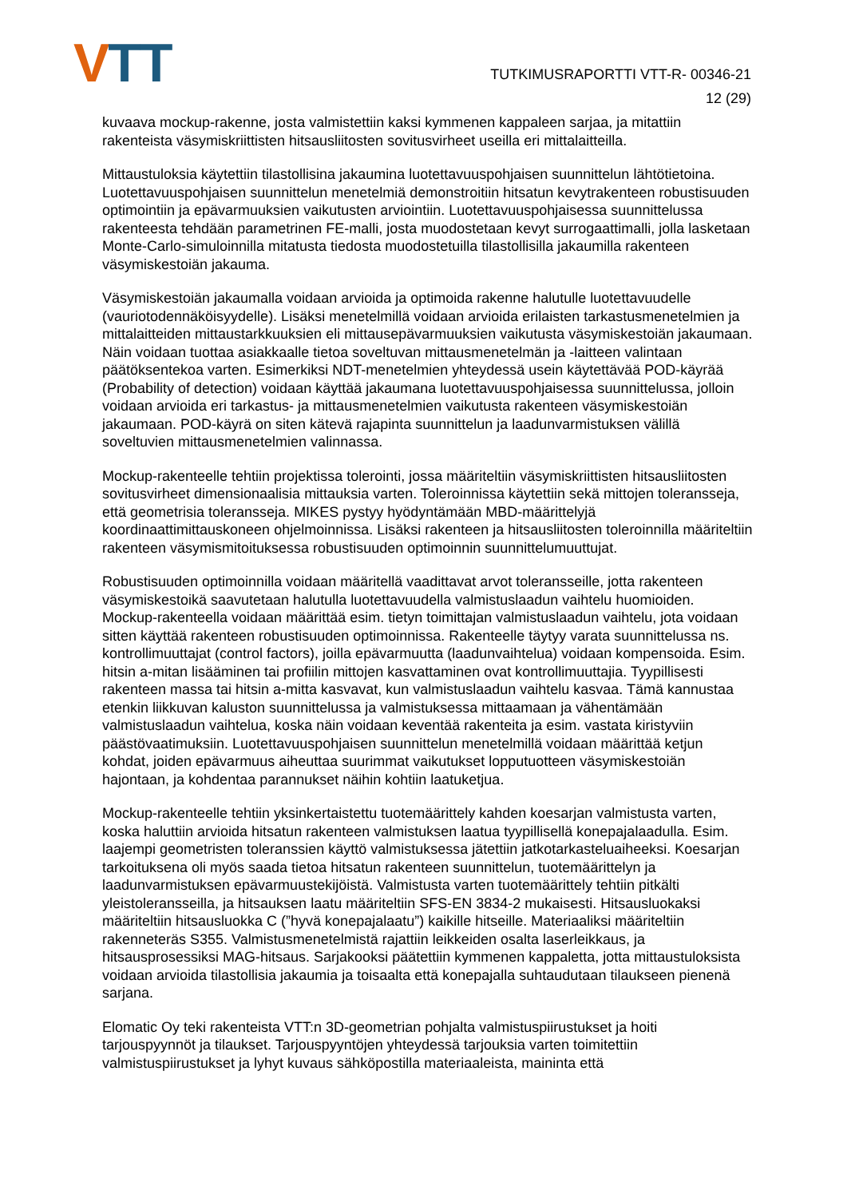VTT
TUTKIMUSRAPORTTI VTT-R- 00346-21
12 (29)
kuvaava mockup-rakenne, josta valmistettiin kaksi kymmenen kappaleen sarjaa, ja mitattiin rakenteista väsymiskriittisten hitsausliitosten sovitusvirheet useilla eri mittalaitteilla.
Mittaustuloksia käytettiin tilastollisina jakaumina luotettavuuspohjaisen suunnittelun lähtötietoina. Luotettavuuspohjaisen suunnittelun menetelmiä demonstroitiin hitsatun kevytrakenteen robustisuuden optimointiin ja epävarmuuksien vaikutusten arviointiin. Luotettavuuspohjaisessa suunnittelussa rakenteesta tehdään parametrinen FE-malli, josta muodostetaan kevyt surrogaattimalli, jolla lasketaan Monte-Carlo-simuloinnilla mitatusta tiedosta muodostetuilla tilastollisilla jakaumilla rakenteen väsymiskestoiän jakauma.
Väsymiskestoiän jakaumalla voidaan arvioida ja optimoida rakenne halutulle luotettavuudelle (vauriotodennäköisyydelle). Lisäksi menetelmillä voidaan arvioida erilaisten tarkastusmenetelmien ja mittalaitteiden mittaustarkkuuksien eli mittausepävarmuuksien vaikutusta väsymiskestoiän jakaumaan. Näin voidaan tuottaa asiakkaalle tietoa soveltuvan mittausmenetelmän ja -laitteen valintaan päätöksentekoa varten. Esimerkiksi NDT-menetelmien yhteydessä usein käytettävää POD-käyrää (Probability of detection) voidaan käyttää jakaumana luotettavuuspohjaisessa suunnittelussa, jolloin voidaan arvioida eri tarkastus- ja mittausmenetelmien vaikutusta rakenteen väsymiskestoiän jakaumaan. POD-käyrä on siten kätevä rajapinta suunnittelun ja laadunvarmistuksen välillä soveltuvien mittausmenetelmien valinnassa.
Mockup-rakenteelle tehtiin projektissa tolerointi, jossa määriteltiin väsymiskriittisten hitsausliitosten sovitusvirheet dimensionaalisia mittauksia varten. Toleroinnissa käytettiin sekä mittojen toleransseja, että geometrisia toleransseja. MIKES pystyy hyödyntämään MBD-määrittelyjä koordinaattimittauskoneen ohjelmoinnissa. Lisäksi rakenteen ja hitsausliitosten toleroinnilla määriteltiin rakenteen väsymismitoituksessa robustisuuden optimoinnin suunnittelumuuttujat.
Robustisuuden optimoinnilla voidaan määritellä vaadittavat arvot toleransseille, jotta rakenteen väsymiskestoikä saavutetaan halutulla luotettavuudella valmistuslaadun vaihtelu huomioiden. Mockup-rakenteella voidaan määrittää esim. tietyn toimittajan valmistuslaadun vaihtelu, jota voidaan sitten käyttää rakenteen robustisuuden optimoinnissa. Rakenteelle täytyy varata suunnittelussa ns. kontrollimuuttajat (control factors), joilla epävarmuutta (laadunvaihtelua) voidaan kompensoida. Esim. hitsin a-mitan lisääminen tai profiilin mittojen kasvattaminen ovat kontrollimuuttajia. Tyypillisesti rakenteen massa tai hitsin a-mitta kasvavat, kun valmistuslaadun vaihtelu kasvaa. Tämä kannustaa etenkin liikkuvan kaluston suunnittelussa ja valmistuksessa mittaamaan ja vähentämään valmistuslaadun vaihtelua, koska näin voidaan keventää rakenteita ja esim. vastata kiristyviin päästövaatimuksiin. Luotettavuuspohjaisen suunnittelun menetelmillä voidaan määrittää ketjun kohdat, joiden epävarmuus aiheuttaa suurimmat vaikutukset lopputuotteen väsymiskestoiän hajontaan, ja kohdentaa parannukset näihin kohtiin laatuketjua.
Mockup-rakenteelle tehtiin yksinkertaistettu tuotemäärittely kahden koesarjan valmistusta varten, koska haluttiin arvioida hitsatun rakenteen valmistuksen laatua tyypillisellä konepajalaadulla. Esim. laajempi geometristen toleranssien käyttö valmistuksessa jätettiin jatkotarkasteluaiheeksi. Koesarjan tarkoituksena oli myös saada tietoa hitsatun rakenteen suunnittelun, tuotemäärittelyn ja laadunvarmistuksen epävarmuustekijöistä. Valmistusta varten tuotemäärittely tehtiin pitkälti yleistoleransseilla, ja hitsauksen laatu määriteltiin SFS-EN 3834-2 mukaisesti. Hitsausluokaksi määriteltiin hitsausluokka C (”hyvä konepajalaatu”) kaikille hitseille. Materiaaliksi määriteltiin rakenneteräs S355. Valmistusmenetelmistä rajattiin leikkeiden osalta laserleikkaus, ja hitsausprosessiksi MAG-hitsaus. Sarjakooksi päätettiin kymmenen kappaletta, jotta mittaustuloksista voidaan arvioida tilastollisia jakaumia ja toisaalta että konepajalla suhtaudutaan tilaukseen pienenä sarjana.
Elomatic Oy teki rakenteista VTT:n 3D-geometrian pohjalta valmistuspiirustukset ja hoiti tarjouspyynnöt ja tilaukset. Tarjouspyyntöjen yhteydessä tarjouksia varten toimitettiin valmistuspiirustukset ja lyhyt kuvaus sähköpostilla materiaaleista, maininta että